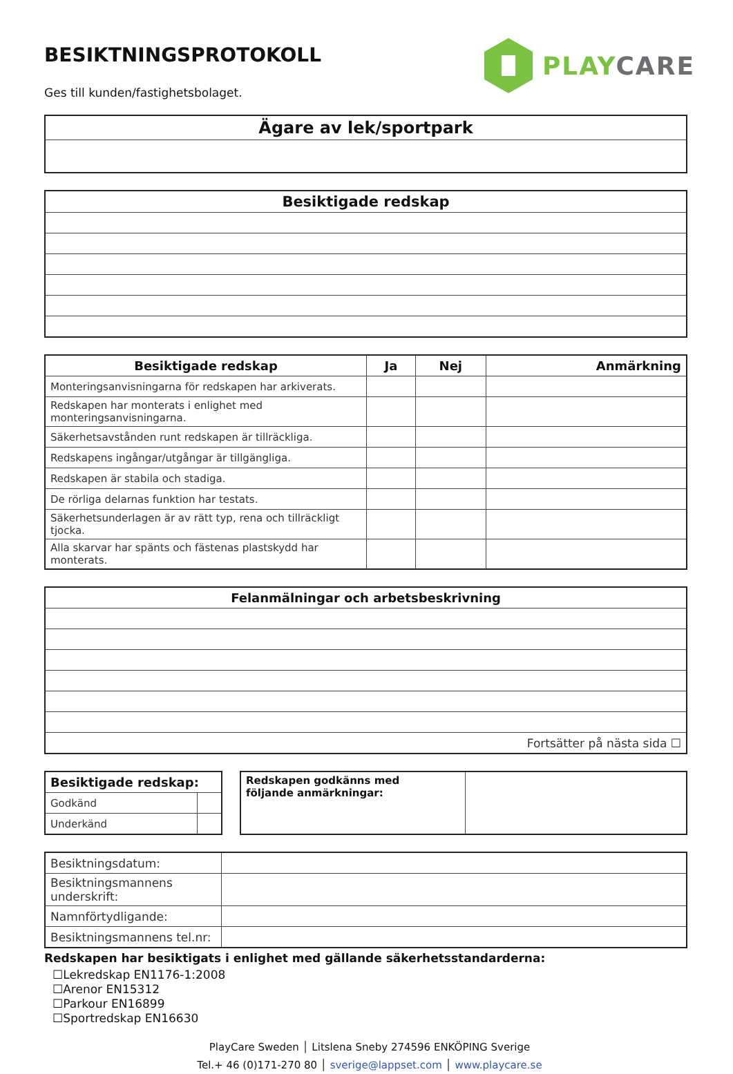BESIKTNINGSPROTOKOLL
Ges till kunden/fastighetsbolaget.
PLAY CARE
| Ägare av lek/sportpark |
| --- |
| Besiktigade redskap |
| --- |
| Besiktigade redskap | Ja | Nej | Anmärkning |
| --- | --- | --- | --- |
| Monteringsanvisningarna för redskapen har arkiverats. | | | |
| Redskapen har monterats i enlighet med monteringsanvisningarna. | | | |
| Säkerhetsavstånden runt redskapen är tillräckliga. | | | |
| Redskapens ingångar/utgångar är tillgängliga. | | | |
| Redskapen är stabila och stadiga. | | | |
| De rörliga delarnas funktion har testats. | | | |
| Säkerhetsunderlagen är av rätt typ, rena och tillräckligt tjocka. | | | |
| Alla skarvar har spänts och fästenas plastskydd har monterats. | | | |
| Felanmälningar och arbetsbeskrivning |
| --- |
| Fortsätter på nästa sida ☐ |
| Besiktigade redskap: | |
| --- | --- |
| Godkänd | |
| Underkänd | |
| Redskapen godkänns med följande anmärkningar: | |
| Besiktningsdatum: | |
| Besiktningsmannens underskrift: | |
| Namnförtydligande: | |
| Besiktningsmannens tel.nr: | |
Redskapen har besiktigats i enlighet med gällande säkerhetsstandarderna:
☐Lekredskap EN1176-1:2008
☐Arenor EN15312
☐Parkour EN16899
☐Sportredskap EN16630
PlayCare Sweden │ Litslena Sneby 274596 ENKÖPING Sverige
Tel.+ 46 (0)171-270 80 │ sverige@lappset.com │ www.playcare.se